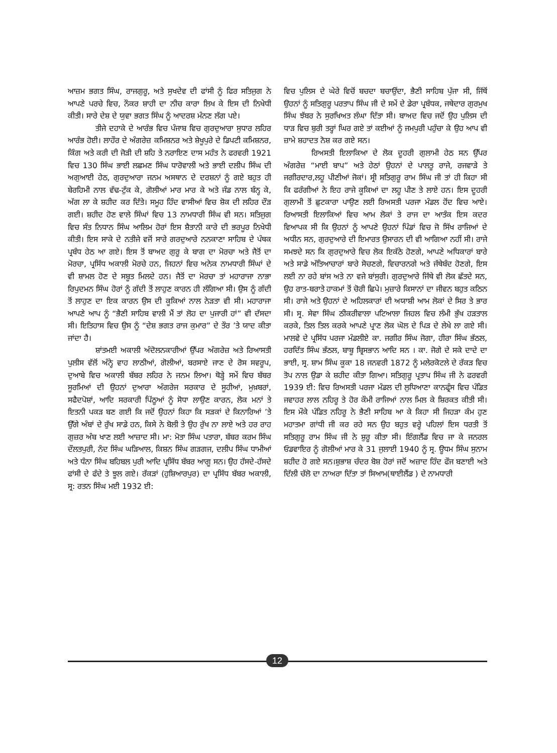ਆਜ਼ਮ ਭਗਤ ਸਿੰਘ, ਰਾਜਗੁਰੂ, ਅਤੇ ਸੁਖਦੇਵ ਦੀ ਫਾਂਸੀ ਨੂੰ ਫਿਰ ਸਤਿਜੁਗ ਨੇ ਆਪਣੇ ਪਰਚੇ ਵਿਚ, ਨੌਕਰ ਸ਼ਾਹੀ ਦਾ ਨੀਚ ਕਾਰਾ ਲਿਖ ਕੇ ਇਸ ਦੀ ਨਿਖੇਧੀ ਕੀਤੀ। ਸਾਰੇ ਦੇਸ਼ ਦੇ ਯੁਵਾ ਭਗਤ ਸਿੰਘ ਨੂੰ ਆਦਰਸ਼ ਮੰਨਣ ਲੱਗ ਪਏ।
ਤੀਜੇ ਦਹਾਕੇ ਦੇ ਆਰੰਭ ਵਿਚ ਪੰਜਾਬ ਵਿਚ ਗੁਰਦੁਆਰਾ ਸੁਧਾਰ ਲਹਿਰ ਆਰੰਭ ਹੋਈ। ਲਾਹੌਰ ਦੇ ਅੰਗਰੇਜ਼ ਕਮਿਸ਼ਨਰ ਅਤੇ ਸ਼ੇਖੂਪੁਰੇ ਦੇ ਡਿਪਟੀ ਕਮਿਸ਼ਨਰ, ਕਿੰਗ ਅਤੇ ਕਰੀ ਦੀ ਜੋੜੀ ਦੀ ਸ਼ਹਿ ਤੇ ਨਰਾਇਣ ਦਾਸ ਮਹੰਤ ਨੇ ਫਰਵਰੀ 1921 ਵਿਚ 130 ਸਿੰਘ ਭਾਈ ਲਛਮਣ ਸਿੰਘ ਧਾਰੋਵਾਲੀ ਅਤੇ ਭਾਈ ਦਲੀਪ ਸਿੰਘ ਦੀ ਅਗੁਆਈ ਹੇਠ, ਗੁਰਦੁਆਰਾ ਜਨਮ ਅਸਥਾਨ ਦੇ ਦਰਸ਼ਨਾਂ ਨੂੰ ਗਏ ਬਹੁਤ ਹੀ ਬੇਰਹਿਮੀ ਨਾਲ ਵੱਢ-ਟੁੱਕ ਕੇ, ਗੋਲੀਆਂ ਮਾਰ ਮਾਰ ਕੇ ਅਤੇ ਜੰਡ ਨਾਲ ਬੰਨ੍ਹ ਕੇ, ਅੱਗ ਲਾ ਕੇ ਸ਼ਹੀਦ ਕਰ ਦਿੱਤੇ। ਸਮੂਹ ਹਿੰਦ ਵਾਸੀਆਂ ਵਿਚ ਸ਼ੋਕ ਦੀ ਲਹਿਰ ਦੌੜ ਗਈ। ਸ਼ਹੀਦ ਹੋਣ ਵਾਲੇ ਸਿੰਘਾਂ ਵਿਚ 13 ਨਾਮਧਾਰੀ ਸਿੰਘ ਵੀ ਸਨ। ਸਤਿਜੁਗ ਵਿਚ ਸੰਤ ਨਿਧਾਨ ਸਿੰਘ ਆਲਿਮ ਹੋਰਾਂ ਇਸ ਸ਼ੈਤਾਨੀ ਕਾਰੇ ਦੀ ਭਰਪੂਰ ਨਿਖੇਧੀ ਕੀਤੀ। ਇਸ ਸਾਕੇ ਦੇ ਨਤੀਜੇ ਵਜੋਂ ਸਾਰੇ ਗਰਦੁਆਰੇ ਨਨਕਾਣਾ ਸਾਹਿਬ ਦੇ ਪੰਥਕ ਪ੍ਰਬੰਧ ਹੇਠ ਆ ਗਏ। ਇਸ ਤੋਂ ਬਾਅਦ ਗੁਰੂ ਕੇ ਬਾਗ ਦਾ ਮੋਰਚਾ ਅਤੇ ਜੈਤੋਂ ਦਾ ਮੋਰਚਾ, ਪ੍ਰਸਿੱਧ ਅਕਾਲੀ ਮੋਰਚੇ ਹਨ, ਜਿਹਨਾਂ ਵਿਚ ਅਨੇਕ ਨਾਮਧਾਰੀ ਸਿੰਘਾਂ ਦੇ ਵੀ ਸ਼ਾਮਲ ਹੋਣ ਦੇ ਸਬੂਤ ਮਿਲਦੇ ਹਨ। ਜੈਤੋਂ ਦਾ ਮੋਰਚਾ ਤਾਂ ਮਹਾਰਾਜਾ ਨਾਭਾ ਰਿਪੁਦਮਨ ਸਿੰਘ ਹੋਰਾਂ ਨੂੰ ਗੱਦੀ ਤੋਂ ਲਾਹੁਣ ਕਾਰਨ ਹੀ ਲੱਗਿਆ ਸੀ। ਉਸ ਨੂੰ ਗੱਦੀ ਤੋਂ ਲਾਹੁਣ ਦਾ ਇਕ ਕਾਰਨ ਉਸ ਦੀ ਕੂਕਿਆਂ ਨਾਲ ਨੇੜਤਾ ਵੀ ਸੀ। ਮਹਾਰਾਜਾ ਆਪਣੇ ਆਪ ਨੂੰ “ਭੈਣੀ ਸਾਹਿਬ ਵਾਲੀ ਮੈਂ ਤਾਂ ਲੋਹ ਦਾ ਪੁਜਾਰੀ ਹਾਂ” ਵੀ ਦੱਸਦਾ ਸੀ। ਇਤਿਹਾਸ ਵਿਚ ਉਸ ਨੂੰ “ਦੇਸ਼ ਭਗਤ ਰਾਜ ਕੁਮਾਰ” ਦੇ ਤੌਰ ’ਤੇ ਯਾਦ ਕੀਤਾ ਜਾਂਦਾ ਹੈ।
ਸ਼ਾਂਤਮਈ ਅਕਾਲੀ ਅੰਦੋਲਨਕਾਰੀਆਂ ਉੱਪਰ ਅੰਗਰੇਜ਼ ਅਤੇ ਰਿਆਸਤੀ ਪੁਲੀਸ ਵੱਲੋਂ ਅੰਨ੍ਹੇ ਵਾਹ ਲਾਠੀਆਂ, ਗੋਲੀਆਂ, ਬਰਸਾਏ ਜਾਣ ਦੇ ਰੋਸ ਸਵਰੂਪ, ਦੁਆਬੇ ਵਿਚ ਅਕਾਲੀ ਬੱਬਰ ਲਹਿਰ ਨੇ ਜਨਮ ਲਿਆ। ਥੋੜ੍ਹੇ ਸਮੇਂ ਵਿਚ ਬੱਬਰ ਸੂਰਮਿਆਂ ਦੀ ਉਹਨਾਂ ਦੁਆਰਾ ਅੰਗਰੇਜ ਸਰਕਾਰ ਦੇ ਸੂਹੀਆਂ, ਮੁਖ਼ਬਰਾਂ, ਸਫੈਦਪੋਸ਼ਾਂ, ਆਦਿ ਸਰਕਾਰੀ ਪਿੱਠੂਆਂ ਨੂੰ ਸੋਧਾ ਲਾਉਣ ਕਾਰਨ, ਲੋਕ ਮਨਾਂ ਤੇ ਇਤਨੀ ਪਕੜ ਬਣ ਗਈ ਕਿ ਜਦੋਂ ਉਹਨਾਂ ਕਿਹਾ ਕਿ ਸੜਕਾਂ ਦੇ ਕਿਨਾਰਿਆਂ ’ਤੇ ਉੱਗੇ ਅੰਬਾਂ ਦੇ ਰੁੱਖ ਸਾਡੇ ਹਨ, ਕਿਸੇ ਨੇ ਬੋਲੀ ਤੇ ਉਹ ਰੁੱਖ ਨਾ ਲਾਏ ਅਤੇ ਹਰ ਰਾਹ ਗੁਜ਼ਰ ਅੰਬ ਖਾਣ ਲਈ ਆਜ਼ਾਦ ਸੀ। ਮਾ: ਮੋਤਾ ਸਿੰਘ ਪਤਾਰਾ, ਬੱਬਰ ਕਰਮ ਸਿੰਘ ਦੌਲਤਪੁਰੀ, ਨੰਦ ਸਿੰਘ ਘੜਿਆਲ, ਕਿਸ਼ਨ ਸਿੰਘ ਗੜਗਜ, ਦਲੀਪ ਸਿੰਘ ਧਾਮੀਆਂ ਅਤੇ ਧੰਨਾ ਸਿੰਘ ਬਹਿਬਲ ਪੁਰੀ ਆਦਿ ਪ੍ਰਸਿੱਧ ਬੱਬਰ ਆਗੂ ਸਨ। ਉਹ ਹੱਸਦੇ-ਹੱਸਦੇ ਫਾਂਸੀ ਦੇ ਫੰਦੇ ਤੇ ਝੂਲ ਗਏ। ਰੱਕੜਾਂ (ਹੁਸ਼ਿਆਰਪੁਰ) ਦਾ ਪ੍ਰਸਿੱਧ ਬੱਬਰ ਅਕਾਲੀ, ਸ੍ਰ: ਰਤਨ ਸਿੰਘ ਮਈ 1932 ਈ:
ਵਿਚ ਪੁਲਿਸ ਦੇ ਘੇਰੇ ਵਿਚੋਂ ਬਚਦਾ ਬਚਾਉਂਦਾ, ਭੈਣੀ ਸਾਹਿਬ ਪੁੱਜਾ ਸੀ, ਜਿੱਥੋਂ ਉਹਨਾਂ ਨੂੰ ਸਤਿਗੁਰੂ ਪਰਤਾਪ ਸਿੰਘ ਜੀ ਦੇ ਸਮੇਂ ਦੇ ਡੇਰਾ ਪ੍ਰਬੰਧਕ, ਜਥੇਦਾਰ ਗੁਰਮੁਖ ਸਿੰਘ ਝੱਬਰ ਨੇ ਸੁਰਖਿਅਤ ਲੰਘਾ ਦਿੱਤਾ ਸੀ। ਬਾਅਦ ਵਿਚ ਜਦੋਂ ਉਹ ਪੁਲਿਸ ਦੀ ਧਾੜ ਵਿਚ ਬੁਰੀ ਤਰ੍ਹਾਂ ਘਿਰ ਗਏ ਤਾਂ ਕਈਆਂ ਨੂੰ ਜਮਪੁਰੀ ਪਹੁੰਚਾ ਕੇ ਉਹ ਆਪ ਵੀ ਜ਼ਾਮੇ ਸ਼ਹਾਦਤ ਨੋਸ਼ ਕਰ ਗਏ ਸਨ।
ਰਿਅਸਤੀ ਇਲਾਕਿਆ ਦੇ ਲੋਕ ਦੂਹਰੀ ਗੁਲਾਮੀ ਹੇਠ ਸਨ ਉੱਪਰ ਅੰਗਰੇਜ਼ “ਮਾਈ ਬਾਪ” ਅਤੇ ਹੇਠਾਂ ਉਹਨਾਂ ਦੇ ਪਾਲਤੂ ਰਾਜੇ, ਰਜਵਾੜੇ ਤੇ ਜਗੀਰਦਾਰ,ਲਹੂ ਪੀਣੀਆਂ ਜੋਕਾਂ। ਸ੍ਰੀ ਸਤਿਗੁਰੂ ਰਾਮ ਸਿੰਘ ਜੀ ਤਾਂ ਹੀ ਕਿਹਾ ਸੀ ਕਿ ਫਰੰਗੀਆਂ ਨੇ ਇਹ ਰਾਜੇ ਕੂਕਿਆਂ ਦਾ ਲਹੂ ਪੀਣ ਤੇ ਲਾਏ ਹਨ। ਇਸ ਦੂਹਰੀ ਗੁਲਾਮੀ ਤੋਂ ਛੁਟਕਾਰਾ ਪਾਉਣ ਲਈ ਰਿਅਸਤੀ ਪਰਜਾ ਮੰਡਲ ਹੋਂਦ ਵਿਚ ਆਏ। ਰਿਆਸਤੀ ਇਲਾਕਿਆਂ ਵਿਚ ਆਮ ਲੋਕਾਂ ਤੇ ਰਾਜ ਦਾ ਆਤੰਕ ਇਸ ਕਦਰ ਵਿਆਪਕ ਸੀ ਕਿ ਉਹਨਾਂ ਨੂੰ ਆਪਣੇ ਉਹਨਾਂ ਪਿੰਡਾਂ ਵਿਚ ਜੋ ਸਿੱਖ ਰਾਜਿਆਂ ਦੇ ਅਧੀਨ ਸਨ, ਗੁਰਦੁਆਰੇ ਦੀ ਇਮਾਰਤ ਉਸਾਰਨ ਦੀ ਵੀ ਆਗਿਆ ਨਹੀਂ ਸੀ। ਰਾਜੇ ਸਮਝਦੇ ਸਨ ਕਿ ਗੁਰਦੁਆਰੇ ਵਿਚ ਲੋਕ ਇਕੱਠੇ ਹੋਣਗੇ, ਆਪਣੇ ਅਧਿਕਾਰਾਂ ਬਾਰੇ ਅਤੇ ਸਾਡੇ ਅੱਤਿਆਚਾਰਾਂ ਬਾਰੇ ਸੋਚਣਗੇ, ਵਿਚਾਰਨਗੇ ਅਤੇ ਜੱਥੇਬੰਦ ਹੋਣਗੇ, ਇਸ ਲਈ ਨਾ ਰਹੇ ਬਾਂਸ ਅਤੇ ਨਾ ਵਜੇ ਬਾਂਸੁਰੀ। ਗੁਰਦੁਆਰੇ ਜਿੱਥੇ ਵੀ ਲੋਕ ਛੱਤਦੇ ਸਨ, ਉਹ ਰਾਤ-ਬਰਾਤੇ ਹਾਕਮਾਂ ਤੋਂ ਚੋਰੀ ਛਿਪੇ। ਮੁਜ਼ਾਰੇ ਕਿਸਾਨਾਂ ਦਾ ਜੀਵਨ ਬਹੁਤ ਕਠਿਨ ਸੀ। ਰਾਜੇ ਅਤੇ ਉਹਨਾਂ ਦੇ ਅਹਿਲਕਾਰਾਂ ਦੀ ਅਯਾਸ਼ੀ ਆਮ ਲੋਕਾਂ ਦੇ ਸਿਰ ਤੇ ਭਾਰ ਸੀ। ਸ੍ਰ. ਸੇਵਾ ਸਿੰਘ ਠੀਕਰੀਵਾਲਾ ਪਟਿਆਲਾ ਜਿਹਲ ਵਿਚ ਲੰਮੀ ਭੁੱਖ ਹੜਤਾਲ ਕਰਕੇ, ਤਿਲ ਤਿਲ ਕਰਕੇ ਆਪਣੇ ਪ੍ਰਾਣ ਲੋਕ ਘੋਲ ਦੇ ਪਿੜ ਦੇ ਲੇਖੇ ਲਾ ਗਏ ਸੀ। ਮਾਲਵੇ ਦੇ ਪ੍ਰਸਿੱਧ ਪਰਜਾ ਮੰਡਲੀਏ ਕਾ. ਜਗੀਰ ਸਿੰਘ ਜੋਗਾ, ਹੀਰਾ ਸਿੰਘ ਭੱਠਲ, ਹਰਦਿੱਤ ਸਿੰਘ ਭੱਠਲ, ਬਾਬੂ ਬ੍ਰਿਸਭਾਨ ਆਦਿ ਸਨ । ਕਾ. ਜੋਗੇ ਦੇ ਸਕੇ ਦਾਦੇ ਦਾ ਭਾਈ, ਸ੍ਰ. ਸ਼ਾਮ ਸਿੰਘ ਕੂਕਾ 18 ਜਨਵਰੀ 1872 ਨੂੰ ਮਲੇਰਕੋਟਲੇ ਦੇ ਰੱਕੜ ਵਿਚ ਤੋਪ ਨਾਲ ਉਡਾ ਕੇ ਸ਼ਹੀਦ ਕੀਤਾ ਗਿਆ। ਸਤਿਗੁਰੂ ਪ੍ਰਤਾਪ ਸਿੰਘ ਜੀ ਨੇ ਫਰਵਰੀ 1939 ਈ: ਵਿਚ ਰਿਅਸਤੀ ਪਰਜਾ ਮੰਡਲ ਦੀ ਲੁਧਿਆਣਾ ਕਾਨਫ੍ਰੰਸ ਵਿਚ ਪੰਡਿਤ ਜਵਾਹਰ ਲਾਲ ਨਹਿਰੂ ਤੇ ਹੋਰ ਕੌਮੀ ਰਾਜਿਆਂ ਨਾਲ ਮਿਲ ਕੇ ਸ਼ਿਰਕਤ ਕੀਤੀ ਸੀ। ਇਸ ਮੌਕੇ ਪੰਡਿਤ ਨਹਿਰੂ ਨੇ ਭੈਣੀ ਸਾਹਿਬ ਆ ਕੇ ਕਿਹਾ ਸੀ ਜਿਹੜਾ ਕੰਮ ਹੁਣ ਮਹਾਤਮਾ ਗਾਂਧੀ ਜੀ ਕਰ ਰਹੇ ਸਨ ਉਹ ਬਹੁਤ ਵਰ੍ਹੇ ਪਹਿਲਾਂ ਇਸ ਧਰਤੀ ਤੋਂ ਸਤਿਗੁਰੂ ਰਾਮ ਸਿੰਘ ਜੀ ਨੇ ਸ਼ੁਰੂ ਕੀਤਾ ਸੀ। ਇੰਗਲੈਂਡ ਵਿਚ ਜਾ ਕੇ ਜਨਰਲ ਓਡਵਾਇਰ ਨੂੰ ਗੋਲੀਆਂ ਮਾਰ ਕੇ 31 ਜੁਲਾਈ 1940 ਨੂੰ ਸ੍ਰ. ਊਧਮ ਸਿੰਘ ਸੁਨਾਮ ਸ਼ਹੀਦ ਹੋ ਗਏ ਸਨ।ਸ਼ੁਭਾਸ਼ ਚੰਦਰ ਬੋਸ਼ ਹੋਰਾਂ ਜਦੋਂ ਅਜ਼ਾਦ ਹਿੰਦ ਫੌਜ ਬਣਾਈ ਅਤੇ ਦਿੱਲੀ ਚੱਲੋ ਦਾ ਨਾਅਰਾ ਦਿੱਤਾ ਤਾਂ ਸਿਆਮ(ਥਾਈਲੈਂਡ ) ਦੇ ਨਾਮਧਾਰੀ
12